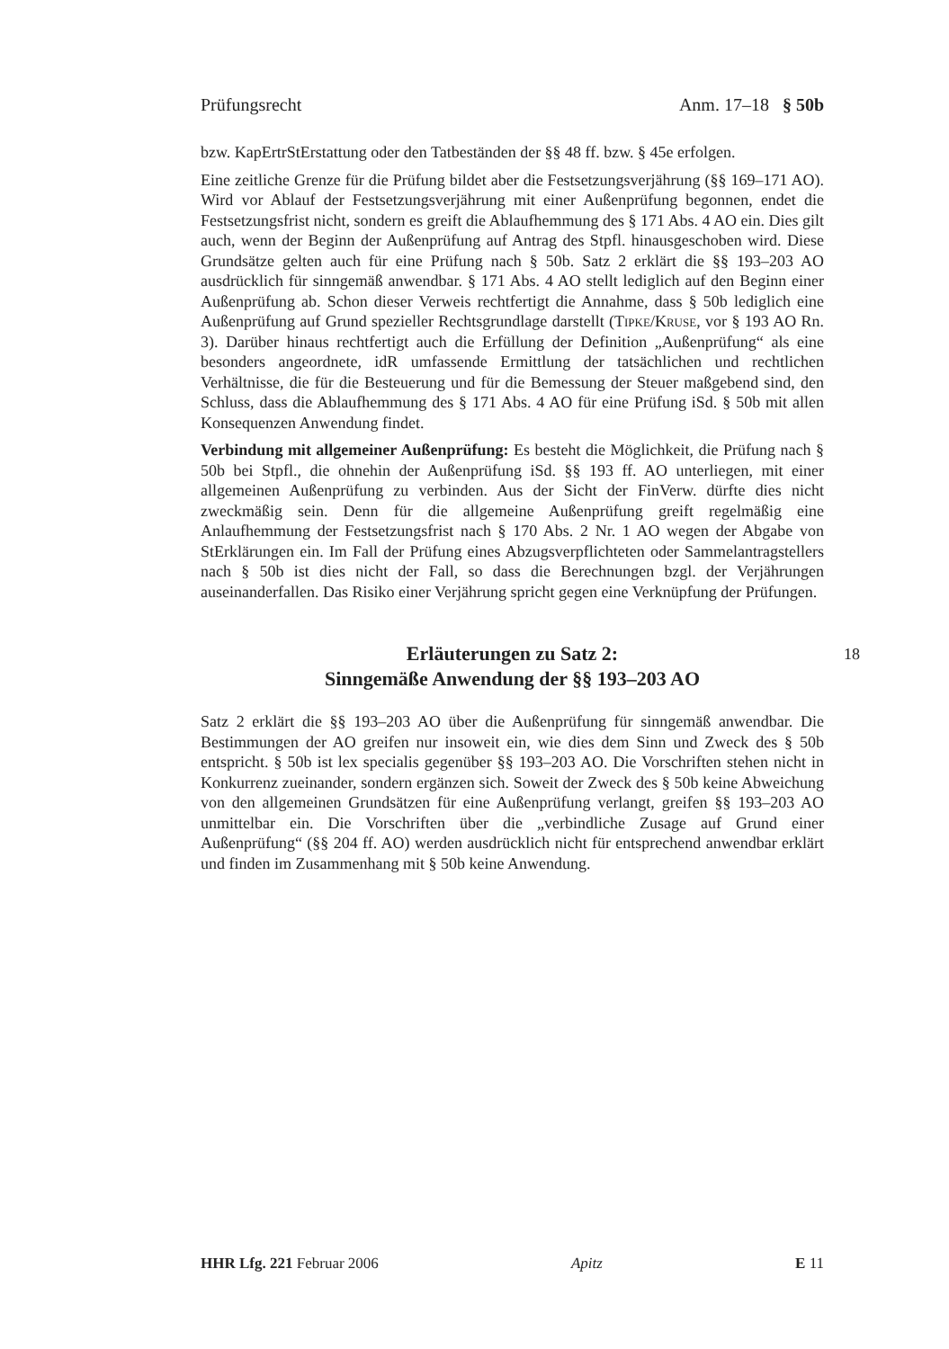Prüfungsrecht Anm. 17–18 § 50b
bzw. KapErtrStErstattung oder den Tatbeständen der §§ 48 ff. bzw. § 45e erfolgen.
Eine zeitliche Grenze für die Prüfung bildet aber die Festsetzungsverjährung (§§ 169–171 AO). Wird vor Ablauf der Festsetzungsverjährung mit einer Außenprüfung begonnen, endet die Festsetzungsfrist nicht, sondern es greift die Ablaufhemmung des § 171 Abs. 4 AO ein. Dies gilt auch, wenn der Beginn der Außenprüfung auf Antrag des Stpfl. hinausgeschoben wird. Diese Grundsätze gelten auch für eine Prüfung nach § 50b. Satz 2 erklärt die §§ 193–203 AO ausdrücklich für sinngemäß anwendbar. § 171 Abs. 4 AO stellt lediglich auf den Beginn einer Außenprüfung ab. Schon dieser Verweis rechtfertigt die Annahme, dass § 50b lediglich eine Außenprüfung auf Grund spezieller Rechtsgrundlage darstellt (Tipke/Kruse, vor § 193 AO Rn. 3). Darüber hinaus rechtfertigt auch die Erfüllung der Definition „Außenprüfung“ als eine besonders angeordnete, idR umfassende Ermittlung der tatsächlichen und rechtlichen Verhältnisse, die für die Besteuerung und für die Bemessung der Steuer maßgebend sind, den Schluss, dass die Ablaufhemmung des § 171 Abs. 4 AO für eine Prüfung iSd. § 50b mit allen Konsequenzen Anwendung findet.
Verbindung mit allgemeiner Außenprüfung: Es besteht die Möglichkeit, die Prüfung nach § 50b bei Stpfl., die ohnehin der Außenprüfung iSd. §§ 193 ff. AO unterliegen, mit einer allgemeinen Außenprüfung zu verbinden. Aus der Sicht der FinVerw. dürfte dies nicht zweckmäßig sein. Denn für die allgemeine Außenprüfung greift regelmäßig eine Anlaufhemmung der Festsetzungsfrist nach § 170 Abs. 2 Nr. 1 AO wegen der Abgabe von StErklärungen ein. Im Fall der Prüfung eines Abzugsverpflichteten oder Sammelantragstellers nach § 50b ist dies nicht der Fall, so dass die Berechnungen bzgl. der Verjährungen auseinanderfallen. Das Risiko einer Verjährung spricht gegen eine Verknüpfung der Prüfungen.
Erläuterungen zu Satz 2:
Sinngemäße Anwendung der §§ 193–203 AO
18
Satz 2 erklärt die §§ 193–203 AO über die Außenprüfung für sinngemäß anwendbar. Die Bestimmungen der AO greifen nur insoweit ein, wie dies dem Sinn und Zweck des § 50b entspricht. § 50b ist lex specialis gegenüber §§ 193–203 AO. Die Vorschriften stehen nicht in Konkurrenz zueinander, sondern ergänzen sich. Soweit der Zweck des § 50b keine Abweichung von den allgemeinen Grundsätzen für eine Außenprüfung verlangt, greifen §§ 193–203 AO unmittelbar ein. Die Vorschriften über die „verbindliche Zusage auf Grund einer Außenprüfung“ (§§ 204 ff. AO) werden ausdrücklich nicht für entsprechend anwendbar erklärt und finden im Zusammenhang mit § 50b keine Anwendung.
HHR Lfg. 221 Februar 2006 Apitz E 11